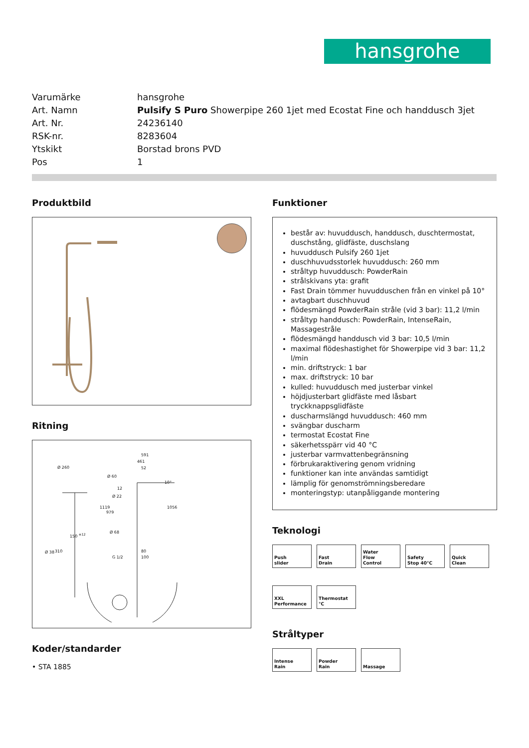hansgrohe
| Varumärke | hansgrohe |
| Art. Namn | Pulsify S Puro Showerpipe 260 1jet med Ecostat Fine och handdusch 3jet |
| Art. Nr. | 24236140 |
| RSK-nr. | 8283604 |
| Ytskikt | Borstad brons PVD |
| Pos | 1 |
Produktbild
Ritning
Ø 260
591
461
52
Ø 60
12
Ø 22
1119
979
1056
10°
Ø 68
150 <sup>±12</sup>
Ø 38 310
G 1/2
80
100
Koder/standarder
• STA 1885
Funktioner
består av: huvuddusch, handdusch, duschtermostat, duschstång, glidfäste, duschslang
huvuddusch Pulsify 260 1jet
duschhuvudsstorlek huvuddusch: 260 mm
stråltyp huvuddusch: PowderRain
strålskivans yta: grafit
Fast Drain tömmer huvudduschen från en vinkel på 10°
avtagbart duschhuvud
flödesmängd PowderRain stråle (vid 3 bar): 11,2 l/min
stråltyp handdusch: PowderRain, IntenseRain, Massagestråle
flödesmängd handdusch vid 3 bar: 10,5 l/min
maximal flödeshastighet för Showerpipe vid 3 bar: 11,2 l/min
min. driftstryck: 1 bar
max. driftstryck: 10 bar
kulled: huvuddusch med justerbar vinkel
höjdjusterbart glidfäste med låsbart tryckknappsglidfäste
duscharmslängd huvuddusch: 460 mm
svängbar duscharm
termostat Ecostat Fine
säkerhetsspärr vid 40 °C
justerbar varmvattenbegränsning
förbrukaraktivering genom vridning
funktioner kan inte användas samtidigt
lämplig för genomströmningsberedare
monteringstyp: utanpåliggande montering
Teknologi
Push
slider
Fast
Drain
Water
Flow
Control
Safety
Stop 40°C
Quick
Clean
XXL
Performance
Thermostat °C
Stråltyper
Intense
Rain
Powder
Rain
Massage